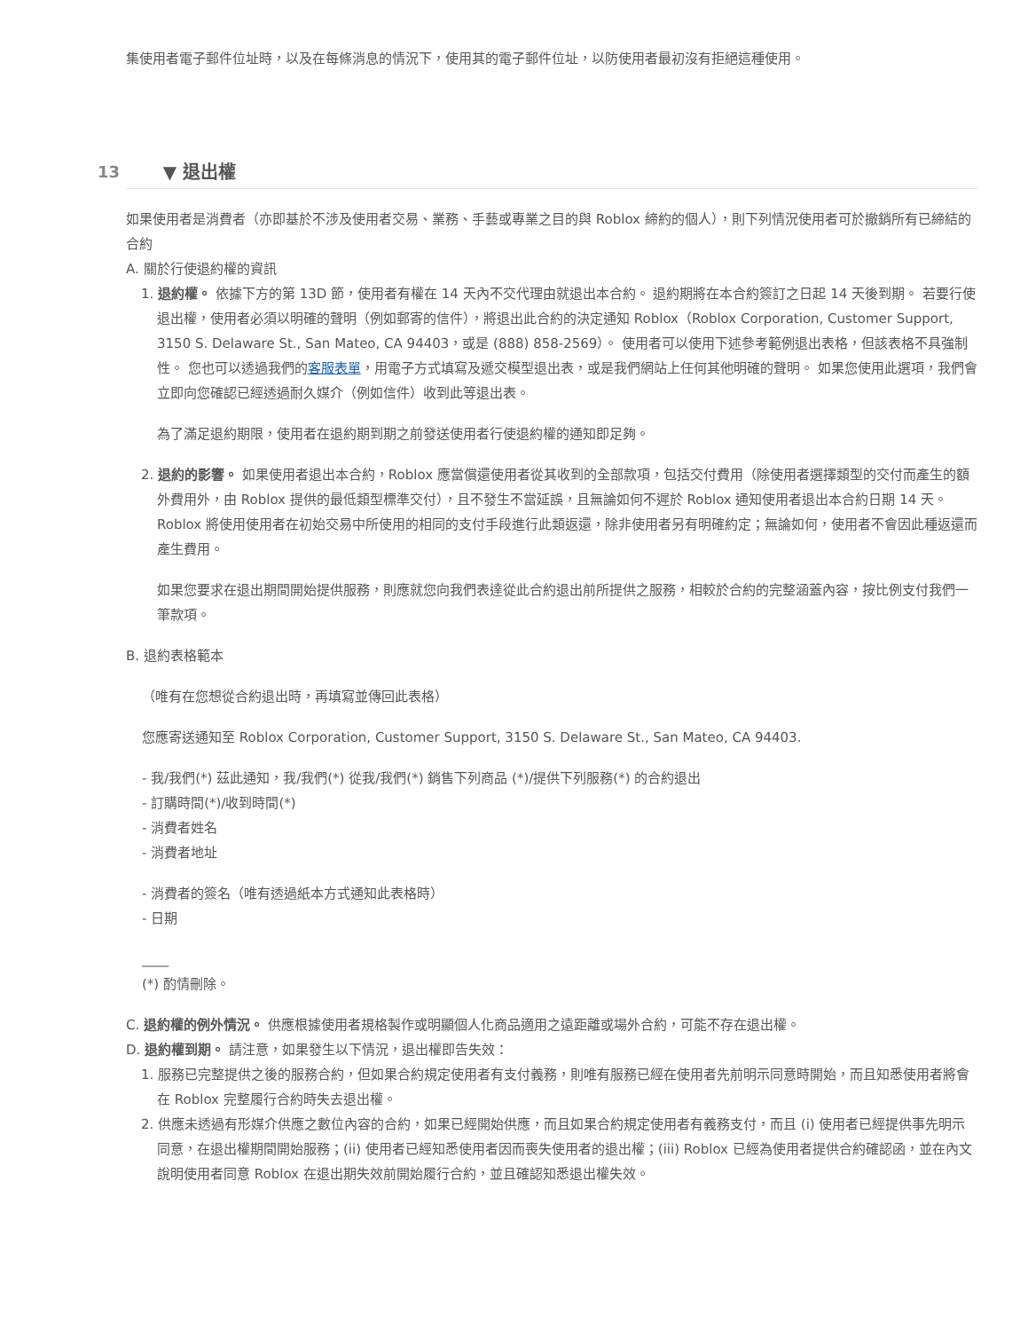集使用者電子郵件位址時，以及在每條消息的情況下，使用其的電子郵件位址，以防使用者最初沒有拒絕這種使用。
13 ▼ 退出權
如果使用者是消費者（亦即基於不涉及使用者交易、業務、手藝或專業之目的與 Roblox 締約的個人），則下列情況使用者可於撤銷所有已締結的合約
A. 關於行使退約權的資訊
1. 退約權。 依據下方的第 13D 節，使用者有權在 14 天內不交代理由就退出本合約。 退約期將在本合約簽訂之日起 14 天後到期。 若要行使退出權，使用者必須以明確的聲明（例如郵寄的信件），將退出此合約的決定通知 Roblox（Roblox Corporation, Customer Support, 3150 S. Delaware St., San Mateo, CA 94403，或是 (888) 858-2569）。 使用者可以使用下述參考範例退出表格，但該表格不具強制性。 您也可以透過我們的客服表單，用電子方式填寫及遞交模型退出表，或是我們網站上任何其他明確的聲明。 如果您使用此選項，我們會立即向您確認已經透過耐久媒介（例如信件）收到此等退出表。
為了滿足退約期限，使用者在退約期到期之前發送使用者行使退約權的通知即足夠。
2. 退約的影響。 如果使用者退出本合約，Roblox 應當償還使用者從其收到的全部款項，包括交付費用（除使用者選擇類型的交付而產生的額外費用外，由 Roblox 提供的最低類型標準交付），且不發生不當延誤，且無論如何不遲於 Roblox 通知使用者退出本合約日期 14 天。 Roblox 將使用使用者在初始交易中所使用的相同的支付手段進行此類返還，除非使用者另有明確約定；無論如何，使用者不會因此種返還而產生費用。
如果您要求在退出期間開始提供服務，則應就您向我們表達從此合約退出前所提供之服務，相較於合約的完整涵蓋內容，按比例支付我們一筆款項。
B. 退約表格範本
（唯有在您想從合約退出時，再填寫並傳回此表格）
您應寄送通知至 Roblox Corporation, Customer Support, 3150 S. Delaware St., San Mateo, CA 94403.
- 我/我們(*) 茲此通知，我/我們(*) 從我/我們(*) 銷售下列商品 (*)/提供下列服務(*) 的合約退出
- 訂購時間(*)/收到時間(*)
- 消費者姓名
- 消費者地址
- 消費者的簽名（唯有透過紙本方式通知此表格時）
- 日期
____
(*) 酌情刪除。
C. 退約權的例外情況。 供應根據使用者規格製作或明顯個人化商品適用之遠距離或場外合約，可能不存在退出權。
D. 退約權到期。 請注意，如果發生以下情況，退出權即告失效：
1. 服務已完整提供之後的服務合約，但如果合約規定使用者有支付義務，則唯有服務已經在使用者先前明示同意時開始，而且知悉使用者將會在 Roblox 完整履行合約時失去退出權。
2. 供應未透過有形媒介供應之數位內容的合約，如果已經開始供應，而且如果合約規定使用者有義務支付，而且 (i) 使用者已經提供事先明示同意，在退出權期間開始服務；(ii) 使用者已經知悉使用者因而喪失使用者的退出權；(iii) Roblox 已經為使用者提供合約確認函，並在內文說明使用者同意 Roblox 在退出期失效前開始履行合約，並且確認知悉退出權失效。